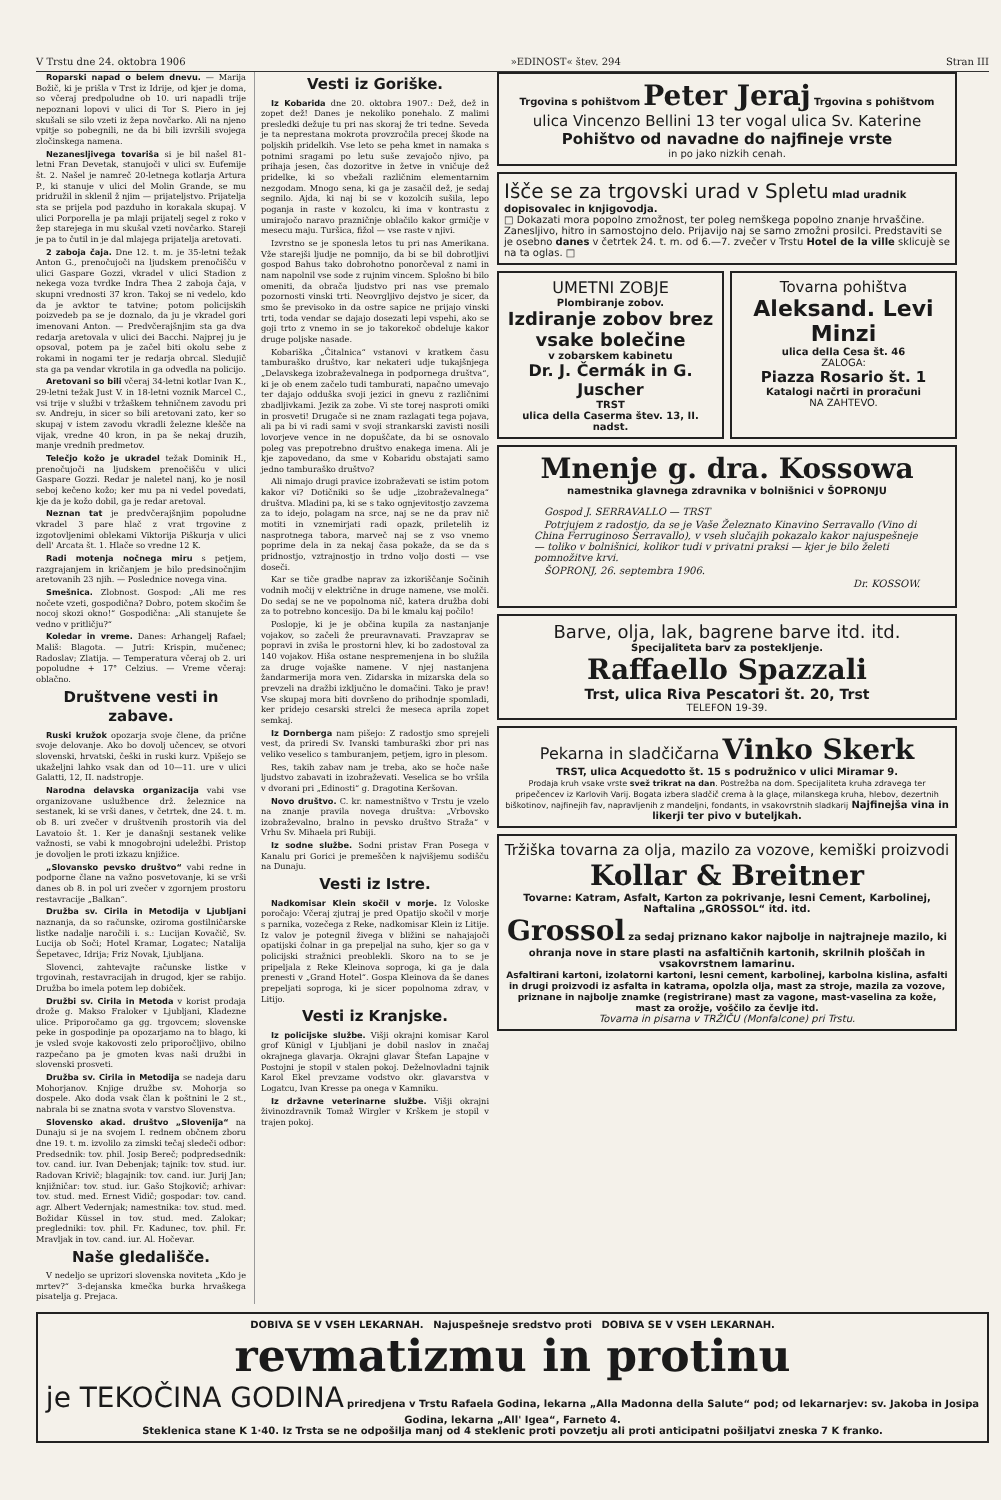V Trstu dne 24. oktobra 1906 »EDINOST« štev. 294 Stran III
Roparski napad o belem dnevu. — Marija Božič, ki je prišla v Trst iz Idrije, od kjer je doma, so včeraj predpoludne ob 10. uri napadli trije nepoznani lopovi v ulici di Tor S. Piero in jej skušali se silo vzeti iz žepa novčarko. Ali na njeno vpitje so pobegnili, ne da bi bili izvršili svojega zločinskega namena.
Nezanesljivega tovariša si je bil našel 81-letni Fran Devetak, stanujoči v ulici sv. Eufemije št. 2. Našel je namreč 20-letnega kotlarja Artura P., ki stanuje v ulici del Molin Grande, se mu pridružil in sklenil ž njim — prijateljstvo. Prijatelja sta se prijela pod pazduho in korakala skupaj. V ulici Porporella je pa mlaji prijatelj segel z roko v žep starejega in mu skušal vzeti novčarko. Stareji je pa to čutil in je dal mlajega prijatelja aretovati.
2 zaboja čaja. Dne 12. t. m. je 35-letni težak Anton G., prenočujoči na ljudskem prenočišču v ulici Gaspare Gozzi, vkradel v ulici Stadion z nekega voza tvrdke Indra Thea 2 zaboja čaja, v skupni vrednosti 37 kron. Takoj se ni vedelo, kdo da je avktor te tatvine; potom policijskih poizvedeb pa se je doznalo, da ju je vkradel gori imenovani Anton. — Predvčerajšnjim sta ga dva redarja aretovala v ulici dei Bacchi. Najprej ju je opsoval, potem pa je začel biti okolu sebe z rokami in nogami ter je redarja obrcal. Sledujič sta ga pa vendar vkrotila in ga odvedla na policijo.
Aretovani so bili včeraj 34-letni kotlar Ivan K., 29-letni težak Just V. in 18-letni voznik Marcel C., vsi trije v službi v tržaškem tehničnem zavodu pri sv. Andreju, in sicer so bili aretovani zato, ker so skupaj v istem zavodu vkradli železne klešče na vijak, vredne 40 kron, in pa še nekaj druzih, manje vrednih predmetov.
Telečjo kožo je ukradel težak Dominik H., prenočujoči na ljudskem prenočišču v ulici Gaspare Gozzi. Redar je naletel nanj, ko je nosil seboj kečeno kožo; ker mu pa ni vedel povedati, kje da je kožo dobil, ga je redar aretoval.
Neznan tat je predvčerajšnjim popoludne vkradel 3 pare hlač z vrat trgovine z izgotovljenimi oblekami Viktorija Piškurja v ulici dell' Arcata št. 1. Hlače so vredne 12 K.
Radi motenja nočnega miru s petjem, razgrajanjem in kričanjem je bilo predsinočnjim aretovanih 23 njih. — Poslednice novega vina.
Smešnica. Zlobnost. Gospod: „Ali me res nočete vzeti, gospodična? Dobro, potem skočim še nocoj skozi okno!“ Gospodična: „Ali stanujete še vedno v pritličju?“
Koledar in vreme. Danes: Arhangelj Rafael; Mališ: Blagota. — Jutri: Krispin, mučenec; Radoslav; Zlatija. — Temperatura včeraj ob 2. uri popoludne + 17° Celzius. — Vreme včeraj: oblačno.
Društvene vesti in zabave.
Ruski kružok opozarja svoje člene, da prične svoje delovanje. Ako bo dovolj učencev, se otvori slovenski, hrvatski, češki in ruski kurz. Vpišejo se ukaželjni lahko vsak dan od 10—11. ure v ulici Galatti, 12, II. nadstropje.
Narodna delavska organizacija vabi vse organizovane uslužbence drž. železnice na sestanek, ki se vrši danes, v četrtek, dne 24. t. m. ob 8. uri zvečer v društvenih prostorih via del Lavatoio št. 1. Ker je današnji sestanek velike važnosti, se vabi k mnogobrojni udeležbi. Pristop je dovoljen le proti izkazu knjižice.
„Slovansko pevsko društvo“ vabi redne in podporne člane na važno posvetovanje, ki se vrši danes ob 8. in pol uri zvečer v zgornjem prostoru restavracije „Balkan“.
Družba sv. Cirila in Metodija v Ljubljani naznanja, da so računske, oziroma gostilničarske listke nadalje naročili i. s.: Lucijan Kovačič, Sv. Lucija ob Soči; Hotel Kramar, Logatec; Natalija Šepetavec, Idrija; Friz Novak, Ljubljana.
Slovenci, zahtevajte računske listke v trgovinah, restavracijah in drugod, kjer se rabijo. Družba bo imela potem lep dobiček.
Družbi sv. Cirila in Metoda v korist prodaja drože g. Makso Fraloker v Ljubljani, Kladezne ulice. Priporočamo ga gg. trgovcem; slovenske peke in gospodinje pa opozarjamo na to blago, ki je vsled svoje kakovosti zelo priporočljivo, obilno razpečano pa je gmoten kvas naši družbi in slovenski prosveti.
Družba sv. Cirila in Metodija se nadeja daru Mohorjanov. Knjige družbe sv. Mohorja so dospele. Ako doda vsak član k poštnini le 2 st., nabrala bi se znatna svota v varstvo Slovenstva.
Slovensko akad. društvo „Slovenija“ na Dunaju si je na svojem I. rednem občnem zboru dne 19. t. m. izvolilo za zimski tečaj sledeči odbor: Predsednik: tov. phil. Josip Bereč; podpredsednik: tov. cand. iur. Ivan Debenjak; tajnik: tov. stud. iur. Radovan Krivič; blagajnik: tov. cand. iur. Jurij Jan; knjižničar: tov. stud. iur. Gašo Stojkovič; arhivar: tov. stud. med. Ernest Vidič; gospodar: tov. cand. agr. Albert Vedernjak; namestnika: tov. stud. med. Božidar Küssel in tov. stud. med. Zalokar; pregledniki: tov. phil. Fr. Kadunec, tov. phil. Fr. Mravljak in tov. cand. iur. Al. Hočevar.
Naše gledališče.
V nedeljo se uprizori slovenska noviteta „Kdo je mrtev?“ 3-dejanska kmečka burka hrvaškega pisatelja g. Prejaca.
Vesti iz Goriške.
Iz Kobarida dne 20. oktobra 1907.: Dež, dež in zopet dež! Danes je nekoliko ponehalo. Z malimi presledki dežuje tu pri nas skoraj že tri tedne. Seveda je ta neprestana mokrota provzročila precej škode na poljskih pridelkih. Vse leto se peha kmet in namaka s potnimi sragami po letu suše zevajočo njivo, pa prihaja jesen, čas dozoritve in žetve in vničuje dež pridelke, ki so vbežali različnim elementarnim nezgodam. Mnogo sena, ki ga je zasačil dež, je sedaj segnilo. Ajda, ki naj bi se v kozolcih sušila, lepo poganja in raste v kozolcu, ki ima v kontrastu z umirajočo naravo prazničnje oblačilo kakor grmičje v mesecu maju. Turšica, fižol — vse raste v njivi.
Izvrstno se je sponesla letos tu pri nas Amerikana. Vže starejši ljudje ne pomnijo, da bi se bil dobrotljivi gospod Bahus tako dobrohotno ponorčeval z nami in nam napolnil vse sode z rujnim vincem. Splošno bi bilo omeniti, da obrača ljudstvo pri nas vse premalo pozornosti vinski trti. Neovrgljivo dejstvo je sicer, da smo še previsoko in da ostre sapice ne prijajo vinski trti, toda vendar se dajajo dosezati lepi vspehi, ako se goji trto z vnemo in se jo takorekoč obdeluje kakor druge poljske nasade.
Kobariška „Čitalnica“ vstanovi v kratkem času tamburaško društvo, kar nekateri udje tukajšnjega „Delavskega izobraževalnega in podpornega društva“, ki je ob enem začelo tudi tamburati, napačno umevajo ter dajajo odduška svoji jezici in gnevu z različnimi zbadljivkami. Jezik za zobe. Vi ste torej nasproti omiki in prosveti! Drugače si ne znam razlagati tega pojava, ali pa bi vi radi sami v svoji strankarski zavisti nosili lovorjeve vence in ne dopuščate, da bi se osnovalo poleg vas prepotrebno društvo enakega imena. Ali je kje zapovedano, da sme v Kobaridu obstajati samo jedno tamburaško društvo?
Ali nimajo drugi pravice izobraževati se istim potom kakor vi? Dotičniki so še udje „izobraževalnega“ društva. Mladini pa, ki se s tako ognjevitostjo zavzema za to idejo, polagam na srce, naj se ne da prav nič motiti in vznemirjati radi opazk, priletelih iz nasprotnega tabora, marveč naj se z vso vnemo poprime dela in za nekaj časa pokaže, da se da s pridnostjo, vztrajnostjo in trdno voljo dosti — vse doseči.
Kar se tiče gradbe naprav za izkoriščanje Sočinih vodnih močij v električne in druge namene, vse molči. Do sedaj se ne ve popolnoma nič, katera družba dobi za to potrebno koncesijo. Da bi le kmalu kaj počilo!
Poslopje, ki je je občina kupila za nastanjanje vojakov, so začeli že preuravnavati. Pravzaprav se popravi in zviša le prostorni hlev, ki bo zadostoval za 140 vojakov. Hiša ostane nespremenjena in bo služila za druge vojaške namene. V njej nastanjena žandarmerija mora ven. Zidarska in mizarska dela so prevzeli na dražbi izključno le domačini. Tako je prav! Vse skupaj mora biti dovršeno do prihodnje spomladi, ker pridejo cesarski strelci že meseca aprila zopet semkaj.
Iz Dornberga nam pišejo: Z radostjo smo sprejeli vest, da priredi Sv. Ivanski tamburaški zbor pri nas veliko veselico s tamburanjem, petjem, igro in plesom.
Res, takih zabav nam je treba, ako se hoče naše ljudstvo zabavati in izobraževati. Veselica se bo vršila v dvorani pri „Edinosti“ g. Dragotina Keršovan.
Novo društvo. C. kr. namestništvo v Trstu je vzelo na znanje pravila novega društva: „Vrbovsko izobraževalno, bralno in pevsko društvo Straža“ v Vrhu Sv. Mihaela pri Rubiji.
Iz sodne službe. Sodni pristav Fran Posega v Kanalu pri Gorici je premeščen k najvišjemu sodišču na Dunaju.
Vesti iz Istre.
Nadkomisar Klein skočil v morje. Iz Voloske poročajo: Včeraj zjutraj je pred Opatijo skočil v morje s parnika, vozečega z Reke, nadkomisar Klein iz Litije. Iz valov je potegnil živega v bližini se nahajajoči opatijski čolnar in ga prepeljal na suho, kjer so ga v policijski stražnici preoblekli. Skoro na to se je pripeljala z Reke Kleinova soproga, ki ga je dala prenesti v „Grand Hotel“. Gospa Kleinova da še danes prepeljati soproga, ki je sicer popolnoma zdrav, v Litijo.
Vesti iz Kranjske.
Iz policijske službe. Višji okrajni komisar Karol grof Künigl v Ljubljani je dobil naslov in značaj okrajnega glavarja. Okrajni glavar Štefan Lapajne v Postojni je stopil v stalen pokoj. Deželnovladni tajnik Karol Ekel prevzame vodstvo okr. glavarstva v Logatcu, Ivan Kresse pa onega v Kamniku.
Iz državne veterinarne službe. Višji okrajni živinozdravnik Tomaž Wirgler v Krškem je stopil v trajen pokoj.
Trgovina s pohištvom Peter Jeraj Trgovina s pohištvom
ulica Vincenzo Bellini 13 ter vogal ulica Sv. Katerine
Pohištvo od navadne do najfineje vrste
in po jako nizkih cenah.
Išče se za trgovski urad v Spletu mlad uradnik dopisovalec in knjigovodja.
□ Dokazati mora popolno zmožnost, ter poleg nemškega popolno znanje hrvaščine. Zanesljivo, hitro in samostojno delo. Prijavijo naj se samo zmožni prosilci. Predstaviti se je osebno danes v četrtek 24. t. m. od 6.—7. zvečer v Trstu Hotel de la ville sklicujè se na ta oglas. □
UMETNI ZOBJE
Plombiranje zobov.
Izdiranje zobov brez vsake bolečine
v zobarskem kabinetu
Dr. J. Čermák in G. Juscher
TRST
ulica della Caserma štev. 13, II. nadst.
Tovarna pohištva
Aleksand. Levi Minzi
ulica della Cesa št. 46
ZALOGA:
Piazza Rosario št. 1
Katalogi načrti in proračuni
NA ZAHTEVO.
Mnenje g. dra. Kossowa
namestnika glavnega zdravnika v bolnišnici v ŠOPRONJU
Gospod J. SERRAVALLO — TRST
Potrjujem z radostjo, da se je Vaše Železnato Kinavino Serravallo (Vino di China Ferruginoso Serravallo), v vseh slučajih pokazalo kakor najuspešneje — toliko v bolnišnici, kolikor tudi v privatni praksi — kjer je bilo želeti pomnožitve krvi.
ŠOPRONJ, 26. septembra 1906.
Dr. KOSSOW.
Barve, olja, lak, bagrene barve itd. itd.
Specijaliteta barv za postekljenje.
Raffaello Spazzali
Trst, ulica Riva Pescatori št. 20, Trst
TELEFON 19-39.
Pekarna in sladčičarna Vinko Skerk
TRST, ulica Acquedotto št. 15 s podružnico v ulici Miramar 9.
Prodaja kruh vsake vrste svež trikrat na dan. Postrežba na dom. Specijaliteta kruha zdravega ter pripečencev iz Karlovih Varij. Bogata izbera sladčič crema à la glaçe, milanskega kruha, hlebov, dezertnih biškotinov, najfinejih fav, napravljenih z mandeljni, fondants, in vsakovrstnih sladkarij Najfinejša vina in likerji ter pivo v buteljkah.
Tržiška tovarna za olja, mazilo za vozove, kemiški proizvodi
Kollar & Breitner
Tovarne: Katram, Asfalt, Karton za pokrivanje, lesni Cement, Karbolinej, Naftalina „GROSSOL“ itd. itd.
Grossol za sedaj priznano kakor najbolje in najtrajneje mazilo, ki ohranja nove in stare plasti na asfaltičnih kartonih, skrilnih ploščah in vsakovrstnem lamarinu.
Asfaltirani kartoni, izolatorni kartoni, lesni cement, karbolinej, karbolna kislina, asfalti in drugi proizvodi iz asfalta in katrama, opolzla olja, mast za stroje, mazila za vozove, priznane in najbolje znamke (registrirane) mast za vagone, mast-vaselina za kože, mast za orožje, voščilo za čevlje itd.
Tovarna in pisarna v TRŽIČU (Monfalcone) pri Trstu.
DOBIVA SE V VSEH LEKARNAH. Najuspešneje sredstvo proti DOBIVA SE V VSEH LEKARNAH.
revmatizmu in protinu
je TEKOČINA GODINA priredjena v Trstu Rafaela Godina, lekarna „Alla Madonna della Salute“ pod; od lekarnarjev: sv. Jakoba in Josipa Godina, lekarna „All' Igea“, Farneto 4.
Steklenica stane K 1·40. Iz Trsta se ne odpošilja manj od 4 steklenic proti povzetju ali proti anticipatni pošiljatvi zneska 7 K franko.